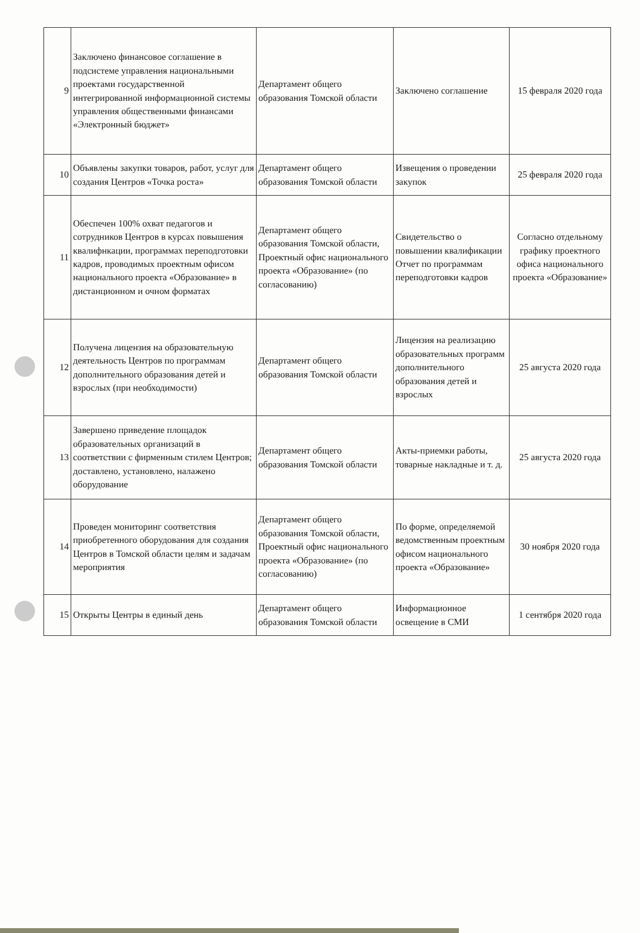| 9 | Заключено финансовое соглашение в подсистеме управления национальными проектами государственной интегрированной информационной системы управления общественными финансами «Электронный бюджет» | Департамент общего образования Томской области | Заключено соглашение | 15 февраля 2020 года |
| 10 | Объявлены закупки товаров, работ, услуг для создания Центров «Точка роста» | Департамент общего образования Томской области | Извещения о проведении закупок | 25 февраля 2020 года |
| 11 | Обеспечен 100% охват педагогов и сотрудников Центров в курсах повышения квалифнкации, программах переподготовки кадров, проводимых проектным офисом национального проекта «Образование» в дистанционном и очном форматах | Департамент общего образования Томской области, Проектный офис национального проекта «Образование» (по согласованию) | Свидетельство о повышении квалификации Отчет по программам переподготовки кадров | Согласно отдельному графику проектного офиса национального проекта «Образование» |
| 12 | Получена лицензия на образовательную деятельность Центров по программам дополнительного образования детей и взрослых (при необходимости) | Департамент общего образования Томской области | Лицензия на реализацию образовательных программ дополнительного образования детей и взрослых | 25 августа 2020 года |
| 13 | Завершено приведение площадок образовательных организаций в соответствии с фирменным стилем Центров; доставлено, установлено, налажено оборудование | Департамент общего образования Томской области | Акты-приемки работы, товарные накладные и т. д. | 25 августа 2020 года |
| 14 | Проведен мониторинг соответствия приобретенного оборудования для создания Центров в Томской области целям и задачам мероприятия | Департамент общего образования Томской области, Проектный офис национального проекта «Образование» (по согласованию) | По форме, определяемой ведомственным проектным офисом национального проекта «Образование» | 30 ноября 2020 года |
| 15 | Открыты Центры в единый день | Департамент общего образования Томской области | Информационное освещение в СМИ | 1 сентября 2020 года |